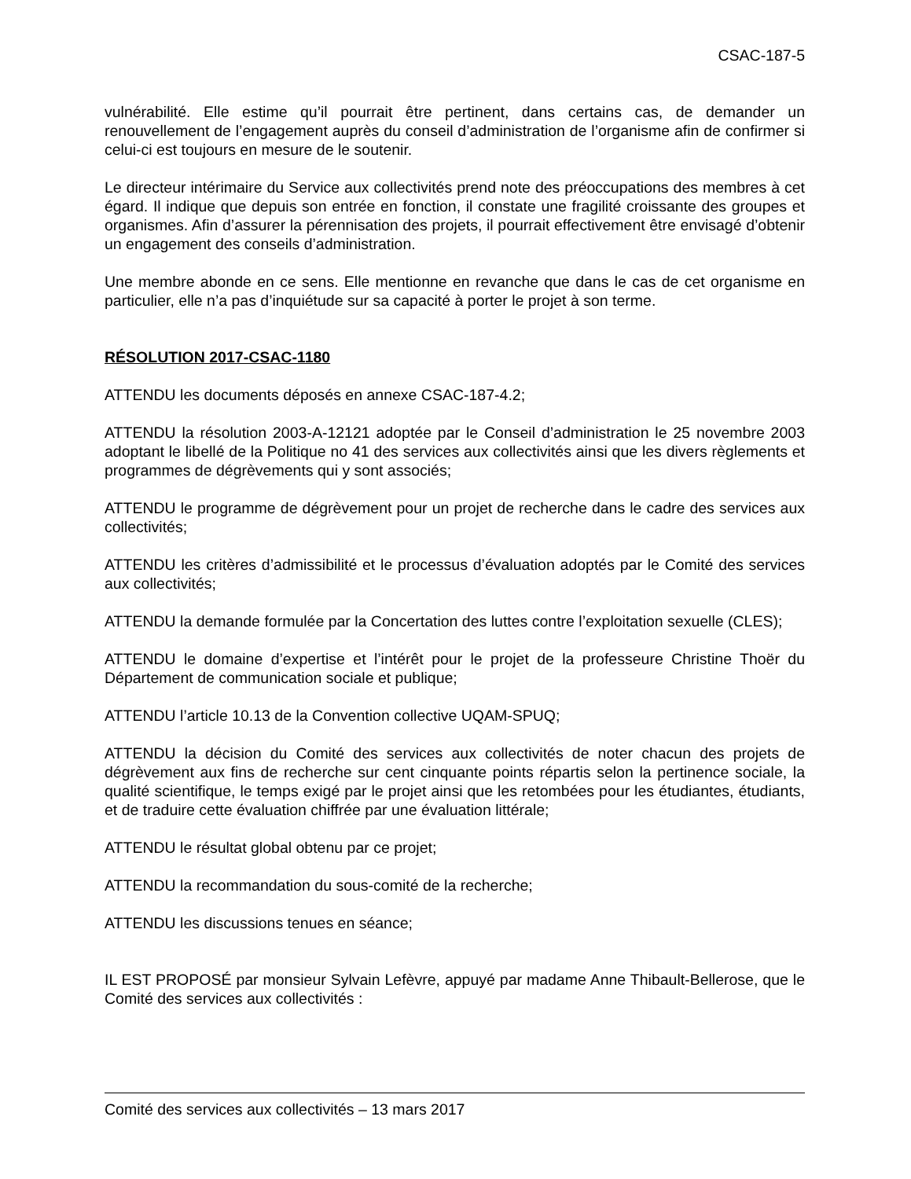CSAC-187-5
vulnérabilité. Elle estime qu’il pourrait être pertinent, dans certains cas, de demander un renouvellement de l’engagement auprès du conseil d’administration de l’organisme afin de confirmer si celui-ci est toujours en mesure de le soutenir.
Le directeur intérimaire du Service aux collectivités prend note des préoccupations des membres à cet égard. Il indique que depuis son entrée en fonction, il constate une fragilité croissante des groupes et organismes. Afin d’assurer la pérennisation des projets, il pourrait effectivement être envisagé d’obtenir un engagement des conseils d’administration.
Une membre abonde en ce sens. Elle mentionne en revanche que dans le cas de cet organisme en particulier, elle n’a pas d’inquiétude sur sa capacité à porter le projet à son terme.
RÉSOLUTION 2017-CSAC-1180
ATTENDU les documents déposés en annexe CSAC-187-4.2;
ATTENDU la résolution 2003-A-12121 adoptée par le Conseil d’administration le 25 novembre 2003 adoptant le libellé de la Politique no 41 des services aux collectivités ainsi que les divers règlements et programmes de dégrèvements qui y sont associés;
ATTENDU le programme de dégrèvement pour un projet de recherche dans le cadre des services aux collectivités;
ATTENDU les critères d’admissibilité et le processus d’évaluation adoptés par le Comité des services aux collectivités;
ATTENDU la demande formulée par la Concertation des luttes contre l’exploitation sexuelle (CLES);
ATTENDU le domaine d’expertise et l’intérêt pour le projet de la professeure Christine Thoër du Département de communication sociale et publique;
ATTENDU l’article 10.13 de la Convention collective UQAM-SPUQ;
ATTENDU la décision du Comité des services aux collectivités de noter chacun des projets de dégrèvement aux fins de recherche sur cent cinquante points répartis selon la pertinence sociale, la qualité scientifique, le temps exigé par le projet ainsi que les retombées pour les étudiantes, étudiants, et de traduire cette évaluation chiffrée par une évaluation littérale;
ATTENDU le résultat global obtenu par ce projet;
ATTENDU la recommandation du sous-comité de la recherche;
ATTENDU les discussions tenues en séance;
IL EST PROPOSÉ par monsieur Sylvain Lefèvre, appuyé par madame Anne Thibault-Bellerose, que le Comité des services aux collectivités :
Comité des services aux collectivités – 13 mars 2017